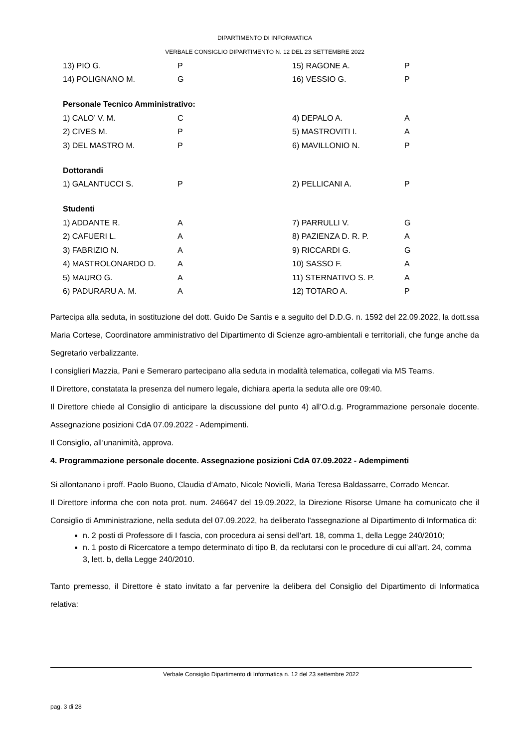DIPARTIMENTO DI INFORMATICA
VERBALE CONSIGLIO DIPARTIMENTO N. 12 DEL 23 SETTEMBRE 2022
| 13) PIO G. | P | 15) RAGONE A. | P |
| 14) POLIGNANO M. | G | 16) VESSIO G. | P |
Personale Tecnico Amministrativo:
| 1) CALO’ V. M. | C | 4) DEPALO A. | A |
| 2) CIVES M. | P | 5) MASTROVITI I. | A |
| 3) DEL MASTRO M. | P | 6) MAVILLONIO N. | P |
Dottorandi
| 1) GALANTUCCI S. | P | 2) PELLICANI A. | P |
Studenti
| 1) ADDANTE R. | A | 7) PARRULLI V. | G |
| 2) CAFUERI L. | A | 8) PAZIENZA D. R. P. | A |
| 3) FABRIZIO N. | A | 9) RICCARDI G. | G |
| 4) MASTROLONARDO D. | A | 10) SASSO F. | A |
| 5) MAURO G. | A | 11) STERNATIVO S. P. | A |
| 6) PADURARU A. M. | A | 12) TOTARO A. | P |
Partecipa alla seduta, in sostituzione del dott. Guido De Santis e a seguito del D.D.G. n. 1592 del 22.09.2022, la dott.ssa Maria Cortese, Coordinatore amministrativo del Dipartimento di Scienze agro-ambientali e territoriali, che funge anche da Segretario verbalizzante.
I consiglieri Mazzia, Pani e Semeraro partecipano alla seduta in modalità telematica, collegati via MS Teams.
Il Direttore, constatata la presenza del numero legale, dichiara aperta la seduta alle ore 09:40.
Il Direttore chiede al Consiglio di anticipare la discussione del punto 4) all’O.d.g. Programmazione personale docente. Assegnazione posizioni CdA 07.09.2022 - Adempimenti.
Il Consiglio, all’unanimità, approva.
4. Programmazione personale docente. Assegnazione posizioni CdA 07.09.2022 - Adempimenti
Si allontanano i proff. Paolo Buono, Claudia d’Amato, Nicole Novielli, Maria Teresa Baldassarre, Corrado Mencar.
Il Direttore informa che con nota prot. num. 246647 del 19.09.2022, la Direzione Risorse Umane ha comunicato che il Consiglio di Amministrazione, nella seduta del 07.09.2022, ha deliberato l'assegnazione al Dipartimento di Informatica di:
n. 2 posti di Professore di I fascia, con procedura ai sensi dell'art. 18, comma 1, della Legge 240/2010;
n. 1 posto di Ricercatore a tempo determinato di tipo B, da reclutarsi con le procedure di cui all’art. 24, comma 3, lett. b, della Legge 240/2010.
Tanto premesso, il Direttore è stato invitato a far pervenire la delibera del Consiglio del Dipartimento di Informatica relativa:
Verbale Consiglio Dipartimento di Informatica n. 12 del 23 settembre 2022
pag. 3 di 28